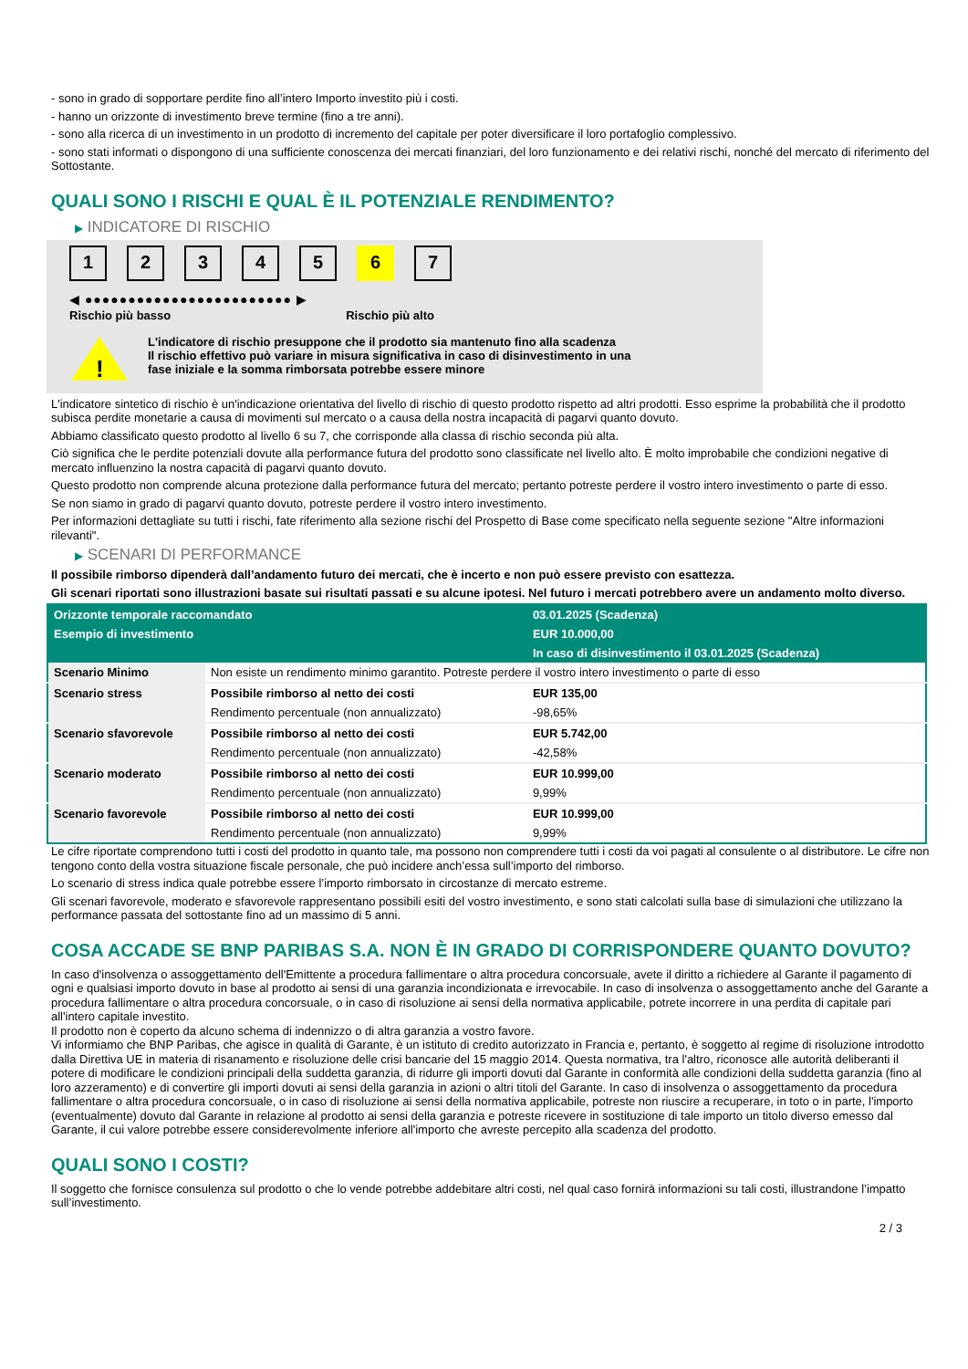- sono in grado di sopportare perdite fino all’intero Importo investito più i costi.
- hanno un orizzonte di investimento breve termine (fino a tre anni).
- sono alla ricerca di un investimento in un prodotto di incremento del capitale per poter diversificare il loro portafoglio complessivo.
- sono stati informati o dispongono di una sufficiente conoscenza dei mercati finanziari, del loro funzionamento e dei relativi rischi, nonché del mercato di riferimento del Sottostante.
QUALI SONO I RISCHI E QUAL È IL POTENZIALE RENDIMENTO?
▶ INDICATORE DI RISCHIO
12345 6 7
◀ ●●●●●●●●●●●●●●●●●●●●●●●● ▶
Rischio più basso Rischio più alto
!
L'indicatore di rischio presuppone che il prodotto sia mantenuto fino alla scadenza
Il rischio effettivo può variare in misura significativa in caso di disinvestimento in una
fase iniziale e la somma rimborsata potrebbe essere minore
L'indicatore sintetico di rischio è un'indicazione orientativa del livello di rischio di questo prodotto rispetto ad altri prodotti. Esso esprime la probabilità che il prodotto subisca perdite monetarie a causa di movimenti sul mercato o a causa della nostra incapacità di pagarvi quanto dovuto.
Abbiamo classificato questo prodotto al livello 6 su 7, che corrisponde alla classa di rischio seconda più alta.
Ciò significa che le perdite potenziali dovute alla performance futura del prodotto sono classificate nel livello alto. È molto improbabile che condizioni negative di mercato influenzino la nostra capacità di pagarvi quanto dovuto.
Questo prodotto non comprende alcuna protezione dalla performance futura del mercato; pertanto potreste perdere il vostro intero investimento o parte di esso.
Se non siamo in grado di pagarvi quanto dovuto, potreste perdere il vostro intero investimento.
Per informazioni dettagliate su tutti i rischi, fate riferimento alla sezione rischi del Prospetto di Base come specificato nella seguente sezione "Altre informazioni rilevanti".
▶ SCENARI DI PERFORMANCE
Il possibile rimborso dipenderà dall’andamento futuro dei mercati, che è incerto e non può essere previsto con esattezza.
Gli scenari riportati sono illustrazioni basate sui risultati passati e su alcune ipotesi. Nel futuro i mercati potrebbero avere un andamento molto diverso.
| Orizzonte temporale raccomandato | | 03.01.2025 (Scadenza) |
| --- | --- | --- |
| Esempio di investimento | | EUR 10.000,00 |
| | | In caso di disinvestimento il 03.01.2025 (Scadenza) |
| Scenario Minimo | Non esiste un rendimento minimo garantito. Potreste perdere il vostro intero investimento o parte di esso | |
| Scenario stress | Possibile rimborso al netto dei costi | EUR 135,00 |
| | Rendimento percentuale (non annualizzato) | -98,65% |
| Scenario sfavorevole | Possibile rimborso al netto dei costi | EUR 5.742,00 |
| | Rendimento percentuale (non annualizzato) | -42,58% |
| Scenario moderato | Possibile rimborso al netto dei costi | EUR 10.999,00 |
| | Rendimento percentuale (non annualizzato) | 9,99% |
| Scenario favorevole | Possibile rimborso al netto dei costi | EUR 10.999,00 |
| | Rendimento percentuale (non annualizzato) | 9,99% |
Le cifre riportate comprendono tutti i costi del prodotto in quanto tale, ma possono non comprendere tutti i costi da voi pagati al consulente o al distributore. Le cifre non tengono conto della vostra situazione fiscale personale, che può incidere anch’essa sull’importo del rimborso.
Lo scenario di stress indica quale potrebbe essere l’importo rimborsato in circostanze di mercato estreme.
Gli scenari favorevole, moderato e sfavorevole rappresentano possibili esiti del vostro investimento, e sono stati calcolati sulla base di simulazioni che utilizzano la performance passata del sottostante fino ad un massimo di 5 anni.
COSA ACCADE SE BNP PARIBAS S.A. NON È IN GRADO DI CORRISPONDERE QUANTO DOVUTO?
In caso d'insolvenza o assoggettamento dell'Emittente a procedura fallimentare o altra procedura concorsuale, avete il diritto a richiedere al Garante il pagamento di ogni e qualsiasi importo dovuto in base al prodotto ai sensi di una garanzia incondizionata e irrevocabile. In caso di insolvenza o assoggettamento anche del Garante a procedura fallimentare o altra procedura concorsuale, o in caso di risoluzione ai sensi della normativa applicabile, potrete incorrere in una perdita di capitale pari all'intero capitale investito.
Il prodotto non è coperto da alcuno schema di indennizzo o di altra garanzia a vostro favore.
Vi informiamo che BNP Paribas, che agisce in qualità di Garante, è un istituto di credito autorizzato in Francia e, pertanto, è soggetto al regime di risoluzione introdotto dalla Direttiva UE in materia di risanamento e risoluzione delle crisi bancarie del 15 maggio 2014. Questa normativa, tra l'altro, riconosce alle autorità deliberanti il potere di modificare le condizioni principali della suddetta garanzia, di ridurre gli importi dovuti dal Garante in conformità alle condizioni della suddetta garanzia (fino al loro azzeramento) e di convertire gli importi dovuti ai sensi della garanzia in azioni o altri titoli del Garante. In caso di insolvenza o assoggettamento da procedura fallimentare o altra procedura concorsuale, o in caso di risoluzione ai sensi della normativa applicabile, potreste non riuscire a recuperare, in toto o in parte, l'importo (eventualmente) dovuto dal Garante in relazione al prodotto ai sensi della garanzia e potreste ricevere in sostituzione di tale importo un titolo diverso emesso dal Garante, il cui valore potrebbe essere considerevolmente inferiore all'importo che avreste percepito alla scadenza del prodotto.
QUALI SONO I COSTI?
Il soggetto che fornisce consulenza sul prodotto o che lo vende potrebbe addebitare altri costi, nel qual caso fornirà informazioni su tali costi, illustrandone l’impatto sull’investimento.
2 / 3